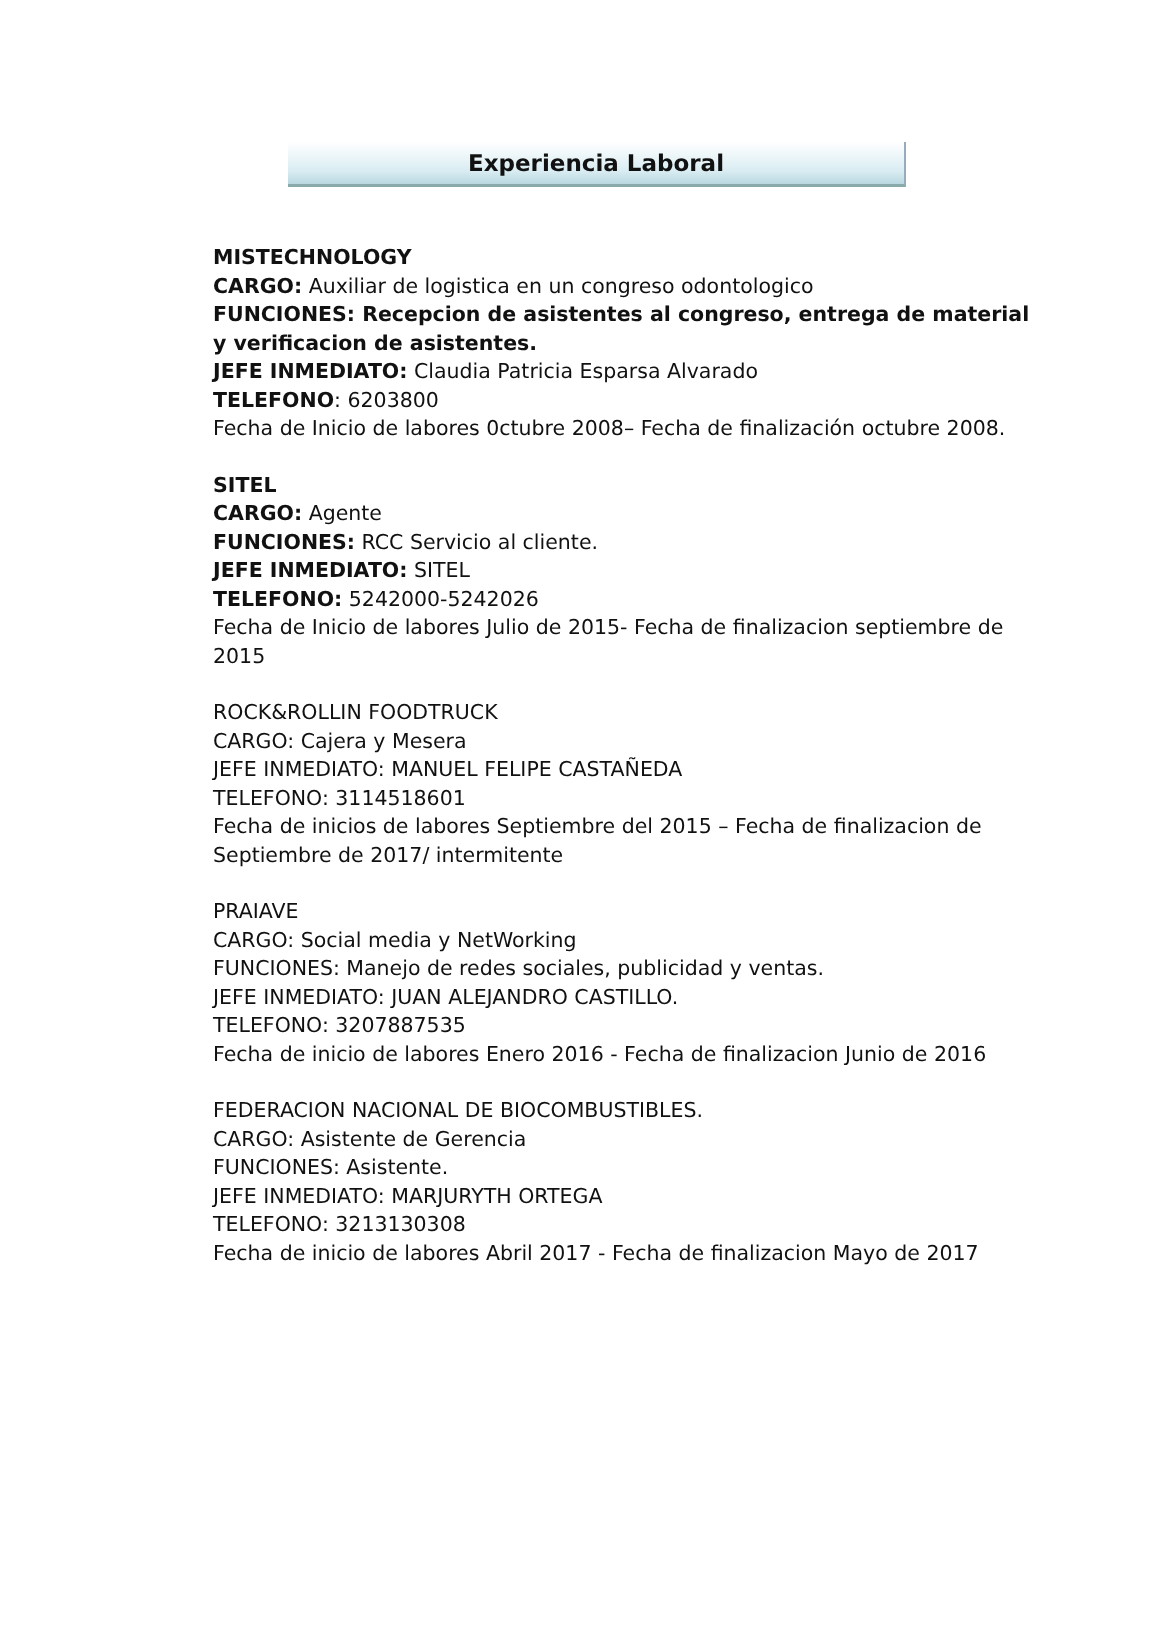Experiencia Laboral
MISTECHNOLOGY
CARGO: Auxiliar de logistica en un congreso odontologico
FUNCIONES: Recepcion de asistentes al congreso, entrega de material y verificacion de asistentes.
JEFE INMEDIATO: Claudia Patricia Esparsa Alvarado
TELEFONO: 6203800
Fecha de Inicio de labores 0ctubre 2008– Fecha de finalización octubre 2008.
SITEL
CARGO: Agente
FUNCIONES: RCC Servicio al cliente.
JEFE INMEDIATO: SITEL
TELEFONO: 5242000-5242026
Fecha de Inicio de labores Julio de 2015- Fecha de finalizacion septiembre de 2015
ROCK&ROLLIN FOODTRUCK
CARGO: Cajera y Mesera
JEFE INMEDIATO: MANUEL FELIPE CASTAÑEDA
TELEFONO: 3114518601
Fecha de inicios de labores Septiembre del 2015 – Fecha de finalizacion de Septiembre de 2017/ intermitente
PRAIAVE
CARGO: Social media y NetWorking
FUNCIONES: Manejo de redes sociales, publicidad y ventas.
JEFE INMEDIATO: JUAN ALEJANDRO CASTILLO.
TELEFONO: 3207887535
Fecha de inicio de labores Enero 2016 - Fecha de finalizacion Junio de 2016
FEDERACION NACIONAL DE BIOCOMBUSTIBLES.
CARGO: Asistente de Gerencia
FUNCIONES: Asistente.
JEFE INMEDIATO: MARJURYTH ORTEGA
TELEFONO: 3213130308
Fecha de inicio de labores Abril 2017 - Fecha de finalizacion Mayo de 2017